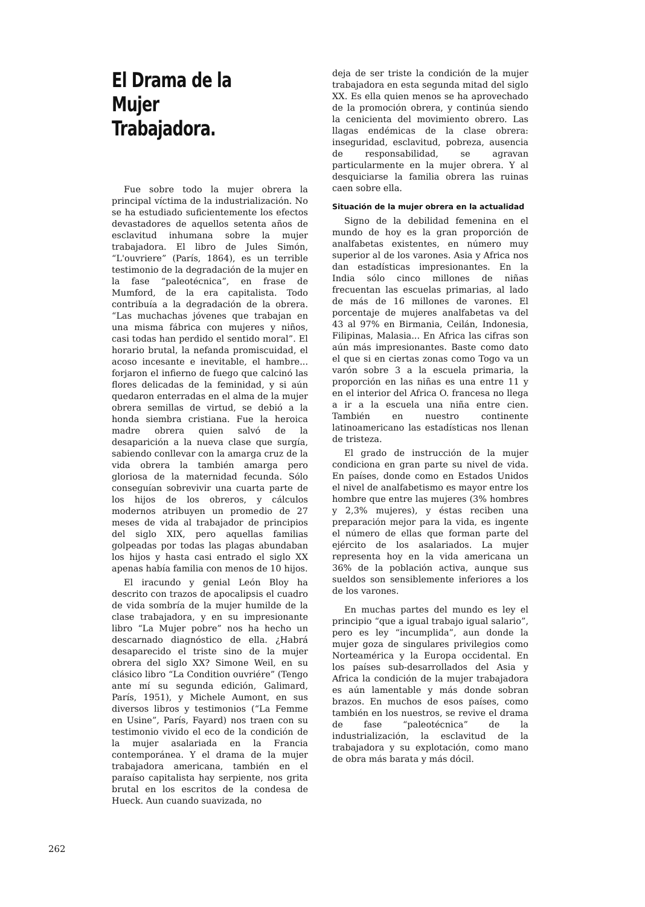El Drama de la
Mujer Trabajadora.
Fue sobre todo la mujer obrera la principal víctima de la industrialización. No se ha estudiado suficientemente los efectos devastadores de aquellos setenta años de esclavitud inhumana sobre la mujer trabajadora. El libro de Jules Simón, “L'ouvriere” (París, 1864), es un terrible testimonio de la degradación de la mujer en la fase “paleotécnica”, en frase de Mumford, de la era capitalista. Todo contribuía a la degradación de la obrera. “Las muchachas jóvenes que trabajan en una misma fábrica con mujeres y niños, casi todas han perdido el sentido moral”. El horario brutal, la nefanda promiscuidad, el acoso incesante e inevitable, el hambre... forjaron el infierno de fuego que calcinó las flores delicadas de la feminidad, y si aún quedaron enterradas en el alma de la mujer obrera semillas de virtud, se debió a la honda siembra cristiana. Fue la heroica madre obrera quien salvó de la desaparición a la nueva clase que surgía, sabiendo conllevar con la amarga cruz de la vida obrera la también amarga pero gloriosa de la maternidad fecunda. Sólo conseguían sobrevivir una cuarta parte de los hijos de los obreros, y cálculos modernos atribuyen un promedio de 27 meses de vida al trabajador de principios del siglo XIX, pero aquellas familias golpeadas por todas las plagas abundaban los hijos y hasta casi entrado el siglo XX apenas había familia con menos de 10 hijos.
El iracundo y genial León Bloy ha descrito con trazos de apocalipsis el cuadro de vida sombría de la mujer humilde de la clase trabajadora, y en su impresionante libro “La Mujer pobre” nos ha hecho un descarnado diagnóstico de ella. ¿Habrá desaparecido el triste sino de la mujer obrera del siglo XX? Simone Weil, en su clásico libro “La Condition ouvriére” (Tengo ante mí su segunda edición, Galimard, París, 1951), y Michele Aumont, en sus diversos libros y testimonios (“La Femme en Usine”, París, Fayard) nos traen con su testimonio vivido el eco de la condición de la mujer asalariada en la Francia contemporánea. Y el drama de la mujer trabajadora americana, también en el paraíso capitalista hay serpiente, nos grita brutal en los escritos de la condesa de Hueck. Aun cuando suavizada, no
deja de ser triste la condición de la mujer trabajadora en esta segunda mitad del siglo XX. Es ella quien menos se ha aprovechado de la promoción obrera, y continúa siendo la cenicienta del movimiento obrero. Las llagas endémicas de la clase obrera: inseguridad, esclavitud, pobreza, ausencia de responsabilidad, se agravan particularmente en la mujer obrera. Y al desquiciarse la familia obrera las ruinas caen sobre ella.
Situación de la mujer obrera en la actualidad
Signo de la debilidad femenina en el mundo de hoy es la gran proporción de analfabetas existentes, en número muy superior al de los varones. Asia y Africa nos dan estadísticas impresionantes. En la India sólo cinco millones de niñas frecuentan las escuelas primarias, al lado de más de 16 millones de varones. El porcentaje de mujeres analfabetas va del 43 al 97% en Birmania, Ceilán, Indonesia, Filipinas, Malasia... En Africa las cifras son aún más impresionantes. Baste como dato el que si en ciertas zonas como Togo va un varón sobre 3 a la escuela primaria, la proporción en las niñas es una entre 11 y en el interior del Africa O. francesa no llega a ir a la escuela una niña entre cien. También en nuestro continente latinoamericano las estadísticas nos llenan de tristeza.
El grado de instrucción de la mujer condiciona en gran parte su nivel de vida. En países, donde como en Estados Unidos el nivel de analfabetismo es mayor entre los hombre que entre las mujeres (3% hombres y 2,3% mujeres), y éstas reciben una preparación mejor para la vida, es ingente el número de ellas que forman parte del ejército de los asalariados. La mujer representa hoy en la vida americana un 36% de la población activa, aunque sus sueldos son sensiblemente inferiores a los de los varones.
En muchas partes del mundo es ley el principio “que a igual trabajo igual salario”, pero es ley “incumplida”, aun donde la mujer goza de singulares privilegios como Norteamérica y la Europa occidental. En los países sub-desarrollados del Asia y Africa la condición de la mujer trabajadora es aún lamentable y más donde sobran brazos. En muchos de esos países, como también en los nuestros, se revive el drama de fase “paleotécnica” de la industrialización, la esclavitud de la trabajadora y su explotación, como mano de obra más barata y más dócil.
262